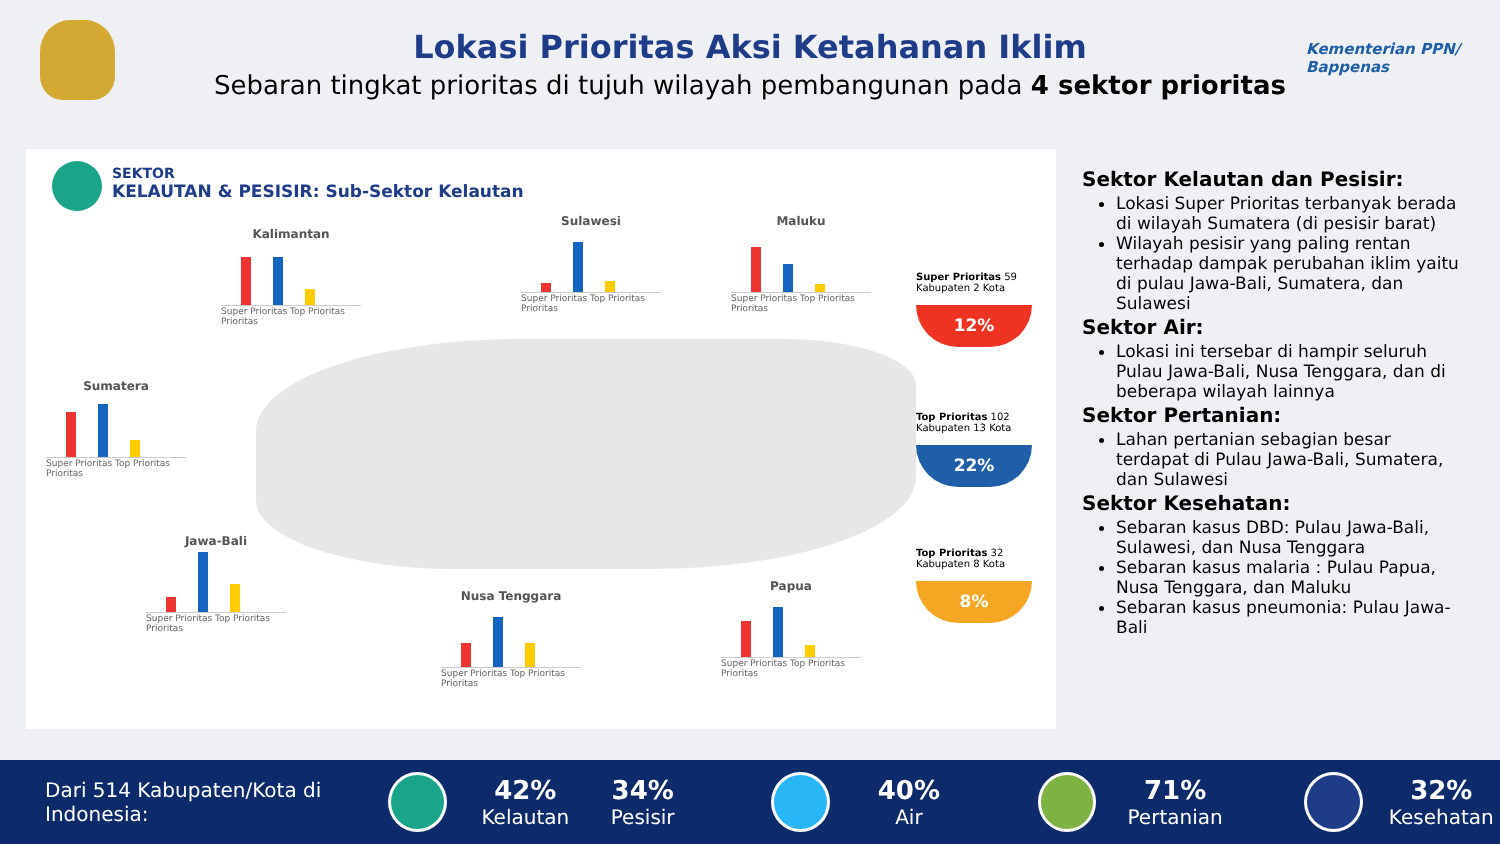Lokasi Prioritas Aksi Ketahanan Iklim
Sebaran tingkat prioritas di tujuh wilayah pembangunan pada 4 sektor prioritas
Kementerian PPN/
Bappenas
SEKTOR
KELAUTAN & PESISIR: Sub-Sektor Kelautan
Kalimantan
Super Prioritas Top Prioritas Prioritas
Sulawesi
Super Prioritas Top Prioritas Prioritas
Maluku
Super Prioritas Top Prioritas Prioritas
Sumatera
Super Prioritas Top Prioritas Prioritas
Jawa-Bali
Super Prioritas Top Prioritas Prioritas
Nusa Tenggara
Super Prioritas Top Prioritas Prioritas
Papua
Super Prioritas Top Prioritas Prioritas
Super Prioritas 59 Kabupaten 2 Kota
12%
Top Prioritas 102 Kabupaten 13 Kota
22%
Top Prioritas 32 Kabupaten 8 Kota
8%
Sektor Kelautan dan Pesisir:
Lokasi Super Prioritas terbanyak berada di wilayah Sumatera (di pesisir barat)
Wilayah pesisir yang paling rentan terhadap dampak perubahan iklim yaitu di pulau Jawa-Bali, Sumatera, dan Sulawesi
Sektor Air:
Lokasi ini tersebar di hampir seluruh Pulau Jawa-Bali, Nusa Tenggara, dan di beberapa wilayah lainnya
Sektor Pertanian:
Lahan pertanian sebagian besar terdapat di Pulau Jawa-Bali, Sumatera, dan Sulawesi
Sektor Kesehatan:
Sebaran kasus DBD: Pulau Jawa-Bali, Sulawesi, dan Nusa Tenggara
Sebaran kasus malaria : Pulau Papua, Nusa Tenggara, dan Maluku
Sebaran kasus pneumonia: Pulau Jawa-Bali
Dari 514 Kabupaten/Kota di Indonesia:
42%
Kelautan
34%
Pesisir
40%
Air
71%
Pertanian
32%
Kesehatan